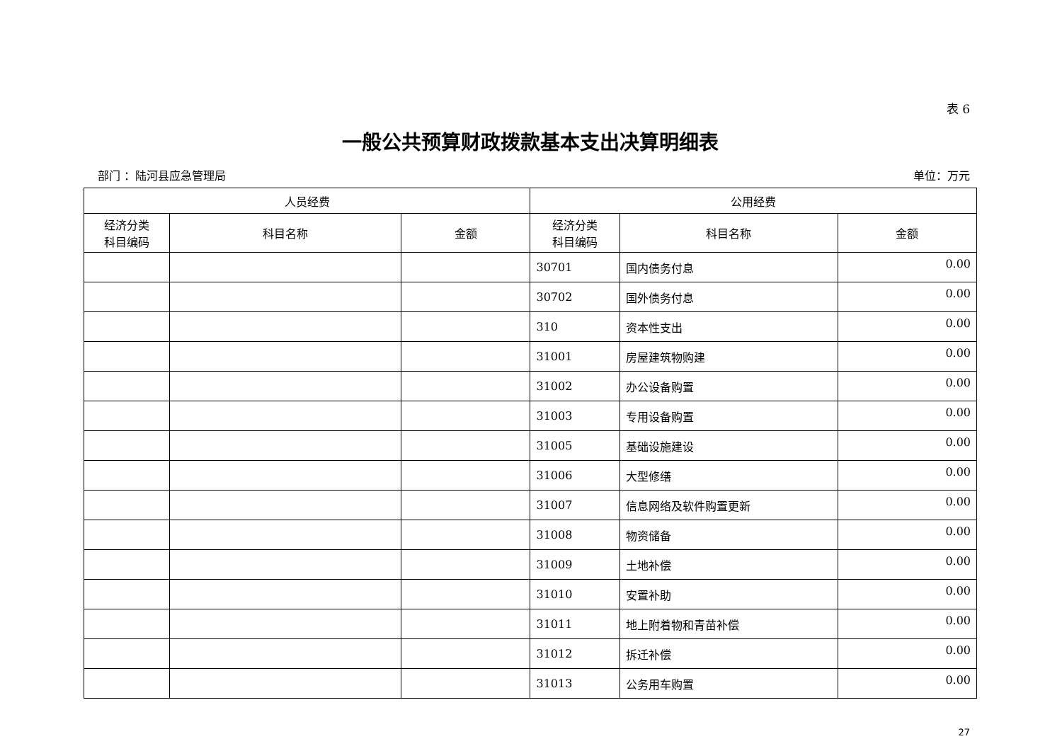表 6
一般公共预算财政拨款基本支出决算明细表
部门 ：陆河县应急管理局 单位：万元
| 人员经费 | | | 公用经费 | | |
| --- | --- | --- | --- | --- | --- |
| 经济分类 科目编码 | 科目名称 | 金额 | 经济分类 科目编码 | 科目名称 | 金额 |
| | | | 30701 | 国内债务付息 | 0.00 |
| | | | 30702 | 国外债务付息 | 0.00 |
| | | | 310 | 资本性支出 | 0.00 |
| | | | 31001 | 房屋建筑物购建 | 0.00 |
| | | | 31002 | 办公设备购置 | 0.00 |
| | | | 31003 | 专用设备购置 | 0.00 |
| | | | 31005 | 基础设施建设 | 0.00 |
| | | | 31006 | 大型修缮 | 0.00 |
| | | | 31007 | 信息网络及软件购置更新 | 0.00 |
| | | | 31008 | 物资储备 | 0.00 |
| | | | 31009 | 土地补偿 | 0.00 |
| | | | 31010 | 安置补助 | 0.00 |
| | | | 31011 | 地上附着物和青苗补偿 | 0.00 |
| | | | 31012 | 拆迁补偿 | 0.00 |
| | | | 31013 | 公务用车购置 | 0.00 |
27